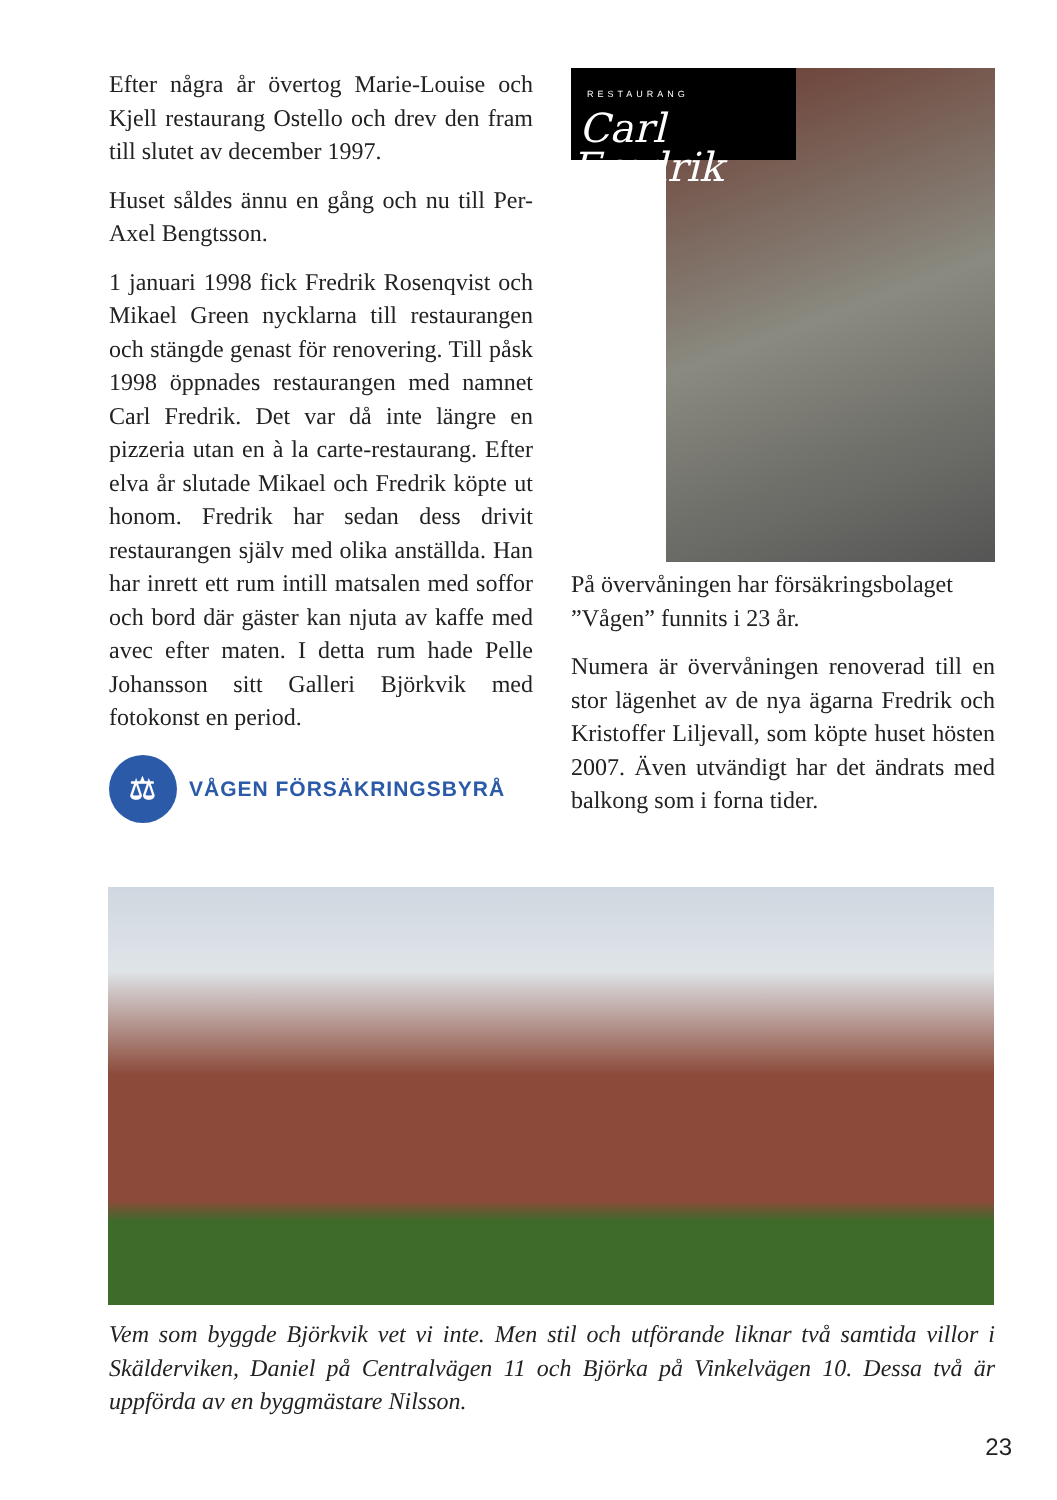Efter några år övertog Marie-Louise och Kjell restaurang Ostello och drev den fram till slutet av december 1997.
Huset såldes ännu en gång och nu till Per-Axel Bengtsson.
1 januari 1998 fick Fredrik Rosenqvist och Mikael Green nycklarna till restaurangen och stängde genast för renovering. Till påsk 1998 öppnades restaurangen med namnet Carl Fredrik. Det var då inte längre en pizzeria utan en à la carte-restaurang. Efter elva år slutade Mikael och Fredrik köpte ut honom. Fredrik har sedan dess drivit restaurangen själv med olika anställda. Han har inrett ett rum intill matsalen med soffor och bord där gäster kan njuta av kaffe med avec efter maten. I detta rum hade Pelle Johansson sitt Galleri Björkvik med fotokonst en period.
⚖
VÅGEN FÖRSÄKRINGSBYRÅ
RESTAURANG
Carl Fredrik
På övervåningen har försäkringsbolaget ”Vågen” funnits i 23 år.
Numera är övervåningen renoverad till en stor lägenhet av de nya ägarna Fredrik och Kristoffer Liljevall, som köpte huset hösten 2007. Även utvändigt har det ändrats med balkong som i forna tider.
Vem som byggde Björkvik vet vi inte. Men stil och utförande liknar två samtida villor i Skälderviken, Daniel på Centralvägen 11 och Björka på Vinkelvägen 10. Dessa två är uppförda av en byggmästare Nilsson.
23